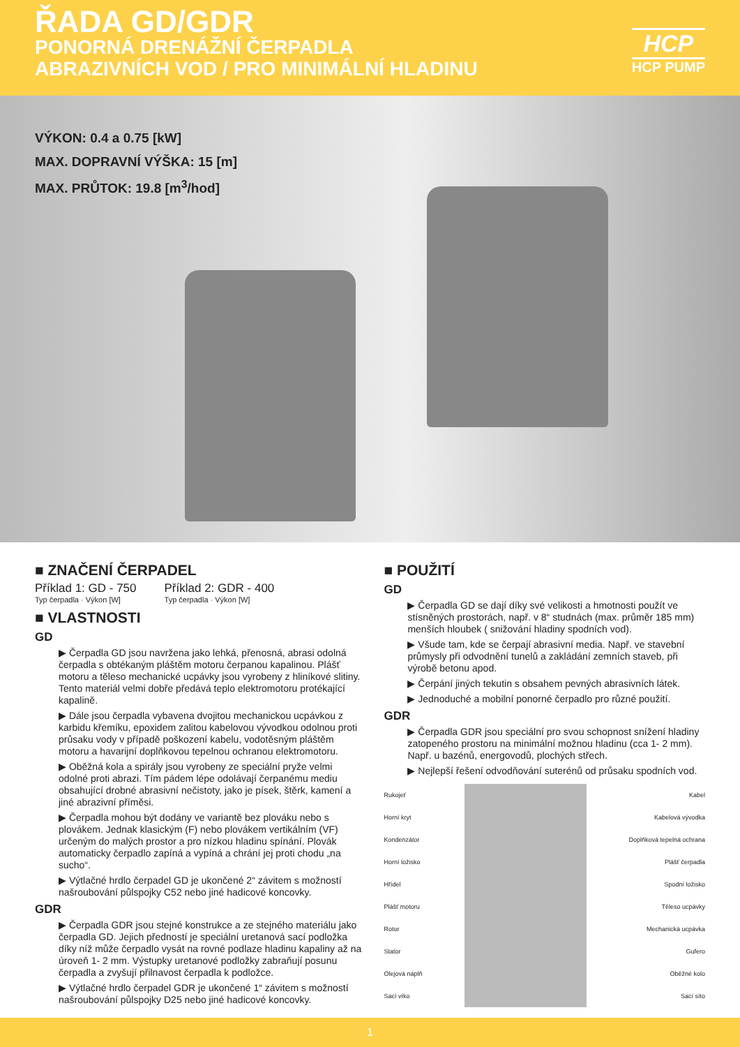ŘADA GD/GDR
PONORNÁ DRENÁŽNÍ ČERPADLA
ABRAZIVNÍCH VOD / PRO MINIMÁLNÍ HLADINU
HCP
HCP PUMP
VÝKON: 0.4 a 0.75 [kW]
MAX. DOPRAVNÍ VÝŠKA: 15 [m]
MAX. PRŮTOK: 19.8 [m<sup>3</sup>/hod]
■ ZNAČENÍ ČERPADEL
Příklad 1: GD - 750
Typ čerpadla · Výkon [W] Příklad 2: GDR - 400
Typ čerpadla · Výkon [W]
■ VLASTNOSTI
GD
▶ Čerpadla GD jsou navržena jako lehká, přenosná, abrasi odolná čerpadla s obtékaným pláštěm motoru čerpanou kapalinou. Plášť motoru a těleso mechanické ucpávky jsou vyrobeny z hliníkové slitiny. Tento materiál velmi dobře předává teplo elektromotoru protékající kapalině.
▶ Dále jsou čerpadla vybavena dvojitou mechanickou ucpávkou z karbidu křemíku, epoxidem zalitou kabelovou vývodkou odolnou proti průsaku vody v případě poškození kabelu, vodotěsným pláštěm motoru a havarijní doplňkovou tepelnou ochranou elektromotoru.
▶ Oběžná kola a spirály jsou vyrobeny ze speciální pryže velmi odolné proti abrazi. Tím pádem lépe odolávají čerpanému mediu obsahující drobné abrasivní nečistoty, jako je písek, štěrk, kamení a jiné abrazivní příměsi.
▶ Čerpadla mohou být dodány ve variantě bez plováku nebo s plovákem. Jednak klasickým (F) nebo plovákem vertikálním (VF) určeným do malých prostor a pro nízkou hladinu spínání. Plovák automaticky čerpadlo zapíná a vypíná a chrání jej proti chodu „na sucho“.
▶ Výtlačné hrdlo čerpadel GD je ukončené 2“ závitem s možností našroubování půlspojky C52 nebo jiné hadicové koncovky.
GDR
▶ Čerpadla GDR jsou stejné konstrukce a ze stejného materiálu jako čerpadla GD. Jejich předností je speciální uretanová sací podložka díky níž může čerpadlo vysát na rovné podlaze hladinu kapaliny až na úroveň 1- 2 mm. Výstupky uretanové podložky zabraňují posunu čerpadla a zvyšují přilnavost čerpadla k podložce.
▶ Výtlačné hrdlo čerpadel GDR je ukončené 1“ závitem s možností našroubování půlspojky D25 nebo jiné hadicové koncovky.
■ POUŽITÍ
GD
▶ Čerpadla GD se dají díky své velikosti a hmotnosti použít ve stísněných prostorách, např. v 8“ studnách (max. průměr 185 mm) menších hloubek ( snižování hladiny spodních vod).
▶ Všude tam, kde se čerpají abrasivní media. Např. ve stavební průmysly při odvodnění tunelů a zakládání zemních staveb, při výrobě betonu apod.
▶ Čerpání jiných tekutin s obsahem pevných abrasivních látek.
▶ Jednoduché a mobilní ponorné čerpadlo pro různé použití.
GDR
▶ Čerpadla GDR jsou speciální pro svou schopnost snížení hladiny zatopeného prostoru na minimální možnou hladinu (cca 1- 2 mm). Např. u bazénů, energovodů, plochých střech.
▶ Nejlepší řešení odvodňování suterénů od průsaku spodních vod.
Rukojeť
Horní kryt
Kondenzátor
Horní ložisko
Hřídel
Plášť motoru
Rotor
Stator
Olejová náplň
Sací víko
Kabel
Kabelová vývodka
Doplňková tepelná ochrana
Plášť čerpadla
Spodní ložisko
Těleso ucpávky
Mechanická ucpávka
Gufero
Oběžné kolo
Sací síto
1